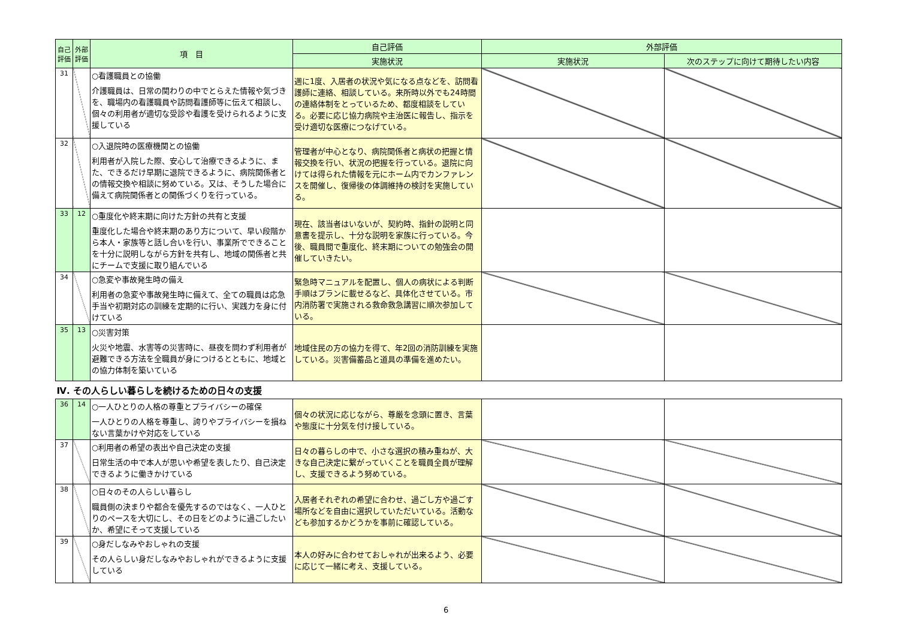| 自己評価 | 外部評価 | 項 目 | 自己評価 | 外部評価 | |
| --- | --- | --- | --- | --- | --- |
| | | | 実施状況 | 実施状況 | 次のステップに向けて期待したい内容 |
| 31 | | ○看護職員との協働 介護職員は、日常の関わりの中でとらえた情報や気づきを、職場内の看護職員や訪問看護師等に伝えて相談し、個々の利用者が適切な受診や看護を受けられるように支援している | 週に1度、入居者の状況や気になる点などを、訪問看護師に連絡、相談している。来所時以外でも24時間の連絡体制をとっているため、都度相談をしている。必要に応じ協力病院や主治医に報告し、指示を受け適切な医療につなげている。 | | |
| 32 | | ○入退院時の医療機関との協働 利用者が入院した際、安心して治療できるように、また、できるだけ早期に退院できるように、病院関係者との情報交換や相談に努めている。又は、そうした場合に備えて病院関係者との関係づくりを行っている。 | 管理者が中心となり、病院関係者と病状の把握と情報交換を行い、状況の把握を行っている。退院に向けては得られた情報を元にホーム内でカンファレンスを開催し、復帰後の体調維持の検討を実施している。 | | |
| 33 | 12 | ○重度化や終末期に向けた方針の共有と支援 重度化した場合や終末期のあり方について、早い段階から本人・家族等と話し合いを行い、事業所でできることを十分に説明しながら方針を共有し、地域の関係者と共にチームで支援に取り組んでいる | 現在、該当者はいないが、契約時、指針の説明と同意書を提示し、十分な説明を家族に行っている。今後、職員間で重度化、終末期についての勉強会の開催していきたい。 | | |
| 34 | | ○急変や事故発生時の備え 利用者の急変や事故発生時に備えて、全ての職員は応急手当や初期対応の訓練を定期的に行い、実践力を身に付けている | 緊急時マニュアルを配置し、個人の病状による判断手順はプランに載せるなど、具体化させている。市内消防署で実施される救命救急講習に順次参加している。 | | |
| 35 | 13 | ○災害対策 火災や地震、水害等の災害時に、昼夜を問わず利用者が避難できる方法を全職員が身につけるとともに、地域との協力体制を築いている | 地域住民の方の協力を得て、年2回の消防訓練を実施している。災害備蓄品と道具の準備を進めたい。 | | |
| Ⅳ. その人らしい暮らしを続けるための日々の支援 | | | | | |
| 36 | 14 | ○一人ひとりの人格の尊重とプライバシーの確保 一人ひとりの人格を尊重し、誇りやプライバシーを損ねない言葉かけや対応をしている | 個々の状況に応じながら、尊厳を念頭に置き、言葉や態度に十分気を付け接している。 | | |
| 37 | | ○利用者の希望の表出や自己決定の支援 日常生活の中で本人が思いや希望を表したり、自己決定できるように働きかけている | 日々の暮らしの中で、小さな選択の積み重ねが、大きな自己決定に繋がっていくことを職員全員が理解し、支援できるよう努めている。 | | |
| 38 | | ○日々のその人らしい暮らし 職員側の決まりや都合を優先するのではなく、一人ひとりのペースを大切にし、その日をどのように過ごしたいか、希望にそって支援している | 入居者それぞれの希望に合わせ、過ごし方や過ごす場所などを自由に選択していただいている。活動なども参加するかどうかを事前に確認している。 | | |
| 39 | | ○身だしなみやおしゃれの支援 その人らしい身だしなみやおしゃれができるように支援している | 本人の好みに合わせておしゃれが出来るよう、必要に応じて一緒に考え、支援している。 | | |
6